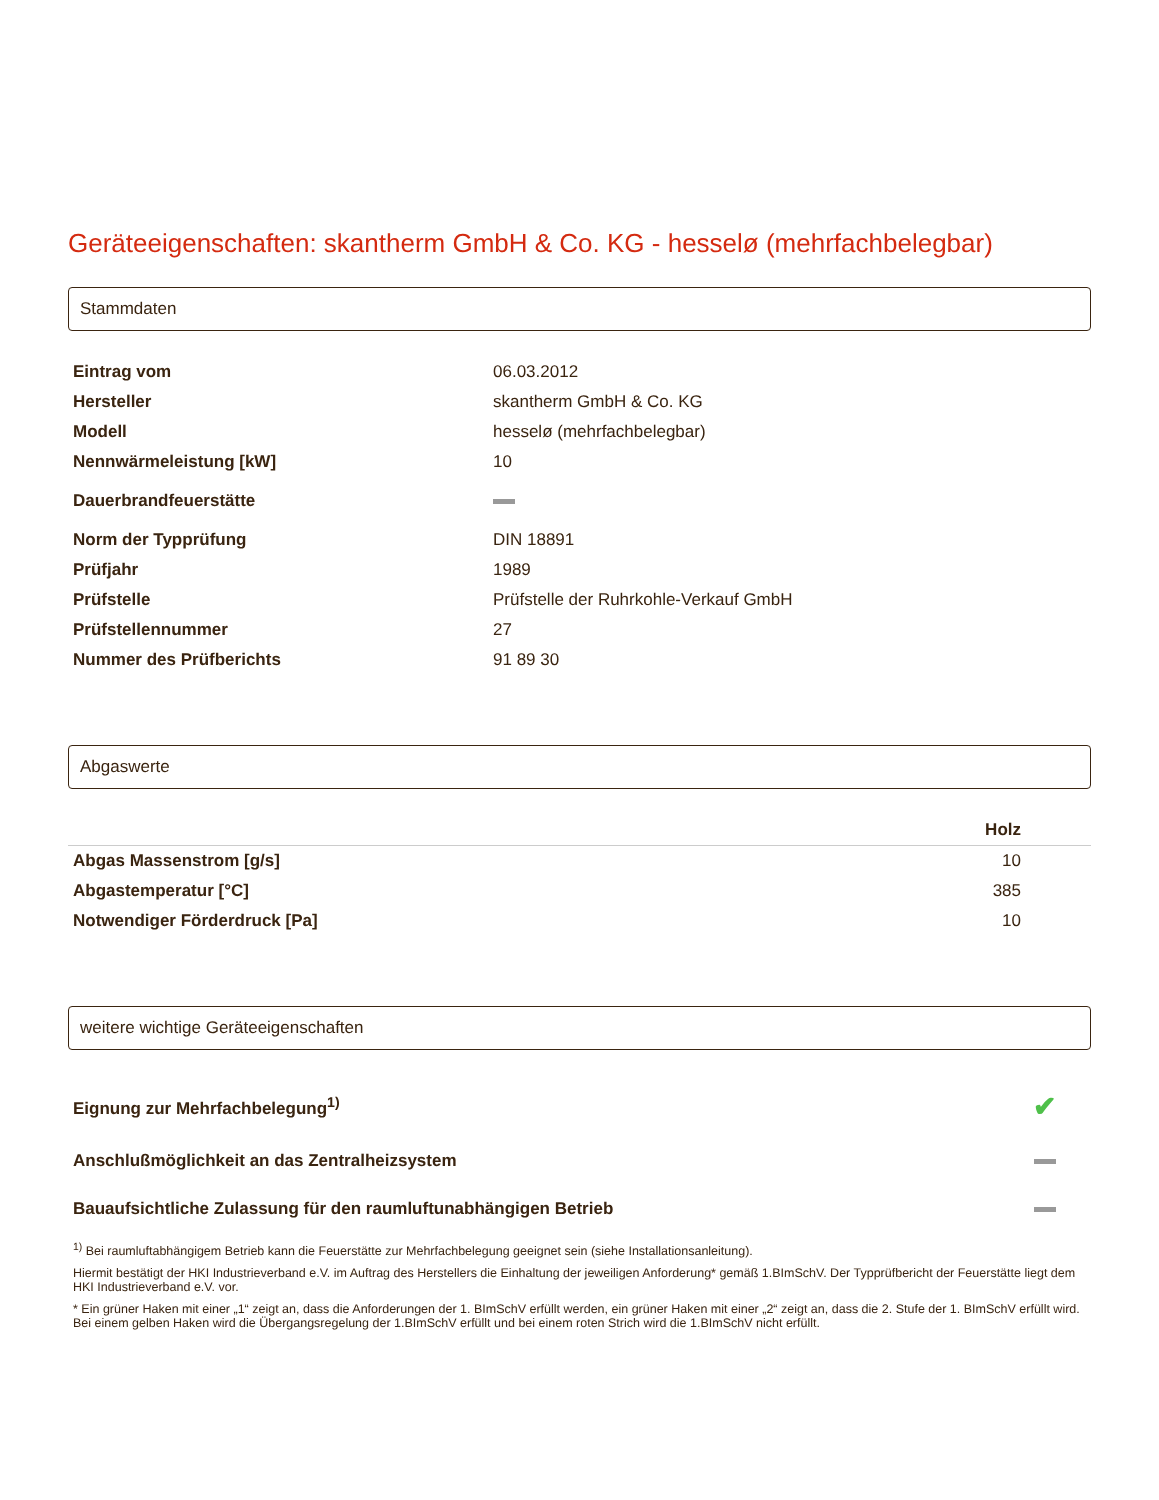Geräteeigenschaften: skantherm GmbH & Co. KG - hesselø (mehrfachbelegbar)
Stammdaten
| Eintrag vom | 06.03.2012 |
| Hersteller | skantherm GmbH & Co. KG |
| Modell | hesselø (mehrfachbelegbar) |
| Nennwärmeleistung [kW] | 10 |
| Dauerbrandfeuerstätte | |
| Norm der Typprüfung | DIN 18891 |
| Prüfjahr | 1989 |
| Prüfstelle | Prüfstelle der Ruhrkohle-Verkauf GmbH |
| Prüfstellennummer | 27 |
| Nummer des Prüfberichts | 91 89 30 |
Abgaswerte
| | Holz |
| --- | --- |
| Abgas Massenstrom [g/s] | 10 |
| Abgastemperatur [°C] | 385 |
| Notwendiger Förderdruck [Pa] | 10 |
weitere wichtige Geräteeigenschaften
| Eignung zur Mehrfachbelegung<sup>1)</sup> | ✔ |
| Anschlußmöglichkeit an das Zentralheizsystem | |
| Bauaufsichtliche Zulassung für den raumluftunabhängigen Betrieb | |
<sup>1)</sup> Bei raumluftabhängigem Betrieb kann die Feuerstätte zur Mehrfachbelegung geeignet sein (siehe Installationsanleitung).
Hiermit bestätigt der HKI Industrieverband e.V. im Auftrag des Herstellers die Einhaltung der jeweiligen Anforderung* gemäß 1.BImSchV. Der Typprüfbericht der Feuerstätte liegt dem HKI Industrieverband e.V. vor.
* Ein grüner Haken mit einer „1“ zeigt an, dass die Anforderungen der 1. BImSchV erfüllt werden, ein grüner Haken mit einer „2“ zeigt an, dass die 2. Stufe der 1. BImSchV erfüllt wird. Bei einem gelben Haken wird die Übergangsregelung der 1.BImSchV erfüllt und bei einem roten Strich wird die 1.BImSchV nicht erfüllt.